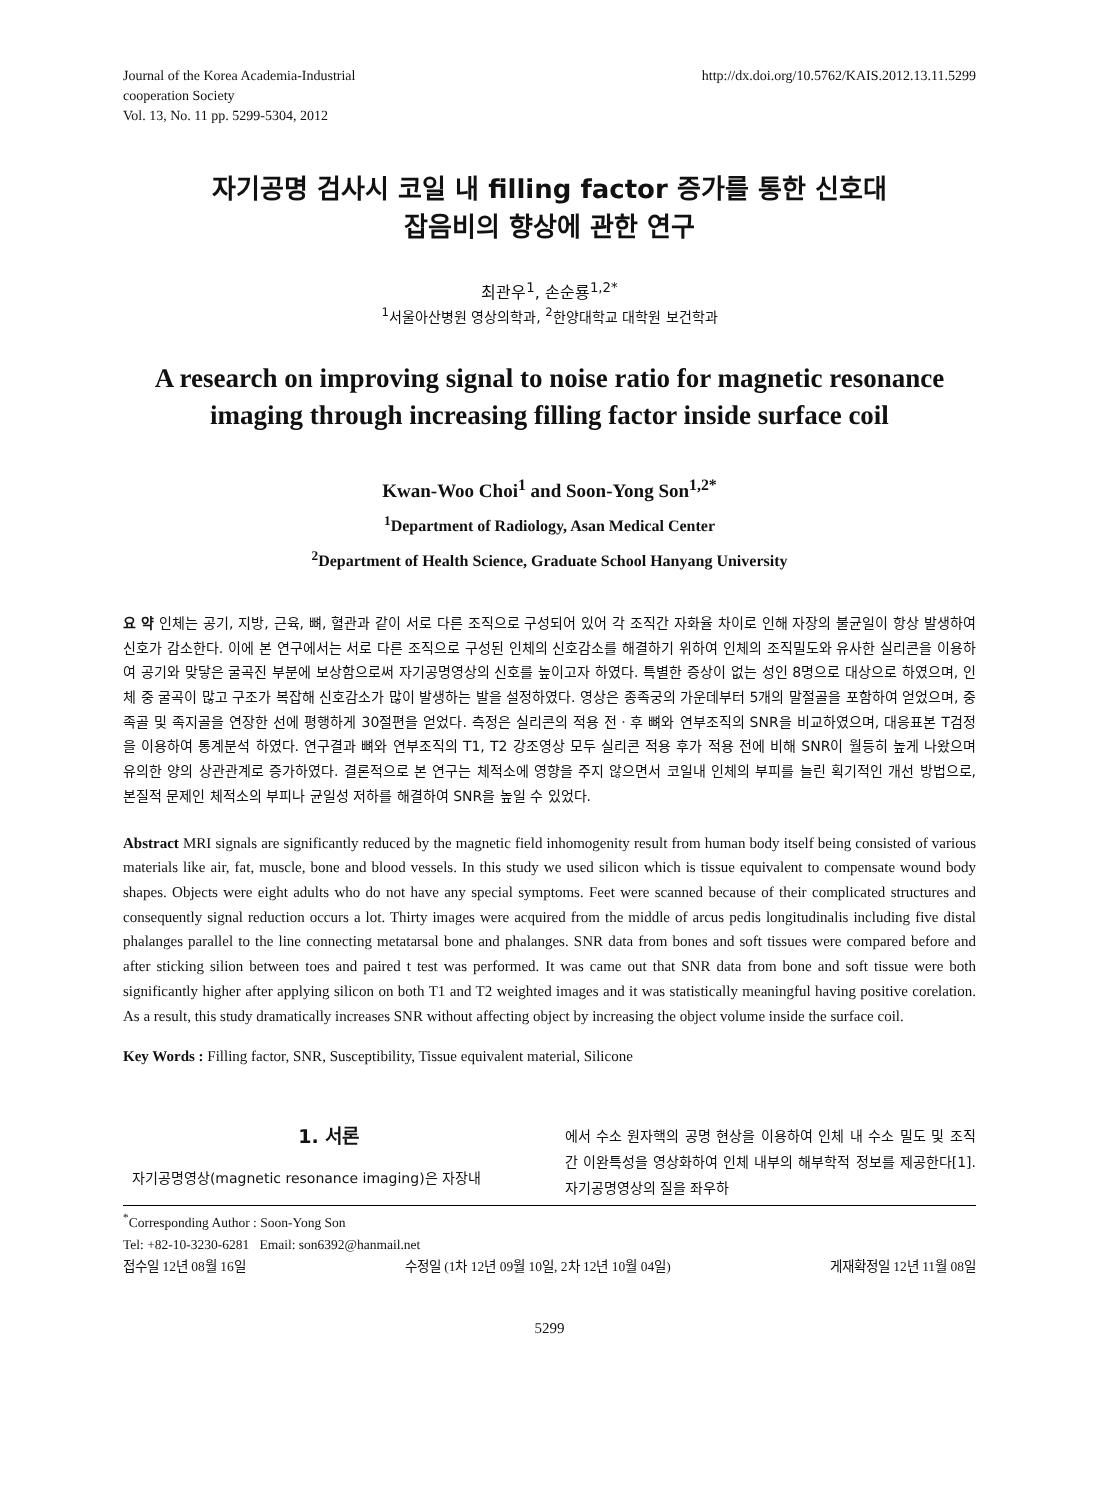Journal of the Korea Academia-Industrial
cooperation Society
Vol. 13, No. 11 pp. 5299-5304, 2012
http://dx.doi.org/10.5762/KAIS.2012.13.11.5299
자기공명 검사시 코일 내 filling factor 증가를 통한 신호대
잡음비의 향상에 관한 연구
최관우<sup>1</sup>, 손순룡<sup>1,2*</sup>
<sup>1</sup> 서울아산병원 영상의학과, <sup>2</sup>한양대학교 대학원 보건학과
A research on improving signal to noise ratio for magnetic resonance imaging through increasing filling factor inside surface coil
Kwan-Woo Choi<sup>1</sup> and Soon-Yong Son<sup>1,2*</sup>
<sup>1</sup> Department of Radiology, Asan Medical Center
<sup>2</sup> Department of Health Science, Graduate School Hanyang University
요 약 인체는 공기, 지방, 근육, 뼈, 혈관과 같이 서로 다른 조직으로 구성되어 있어 각 조직간 자화율 차이로 인해 자장의 불균일이 항상 발생하여 신호가 감소한다. 이에 본 연구에서는 서로 다른 조직으로 구성된 인체의 신호감소를 해결하기 위하여 인체의 조직밀도와 유사한 실리콘을 이용하여 공기와 맞닿은 굴곡진 부분에 보상함으로써 자기공명영상의 신호를 높이고자 하였다. 특별한 증상이 없는 성인 8명으로 대상으로 하였으며, 인체 중 굴곡이 많고 구조가 복잡해 신호감소가 많이 발생하는 발을 설정하였다. 영상은 종족궁의 가운데부터 5개의 말절골을 포함하여 얻었으며, 중족골 및 족지골을 연장한 선에 평행하게 30절편을 얻었다. 측정은 실리콘의 적용 전ㆍ후 뼈와 연부조직의 SNR을 비교하였으며, 대응표본 T검정을 이용하여 통계분석 하였다. 연구결과 뼈와 연부조직의 T1, T2 강조영상 모두 실리콘 적용 후가 적용 전에 비해 SNR이 월등히 높게 나왔으며 유의한 양의 상관관계로 증가하였다. 결론적으로 본 연구는 체적소에 영향을 주지 않으면서 코일내 인체의 부피를 늘린 획기적인 개선 방법으로, 본질적 문제인 체적소의 부피나 균일성 저하를 해결하여 SNR을 높일 수 있었다.
Abstract MRI signals are significantly reduced by the magnetic field inhomogenity result from human body itself being consisted of various materials like air, fat, muscle, bone and blood vessels. In this study we used silicon which is tissue equivalent to compensate wound body shapes. Objects were eight adults who do not have any special symptoms. Feet were scanned because of their complicated structures and consequently signal reduction occurs a lot. Thirty images were acquired from the middle of arcus pedis longitudinalis including five distal phalanges parallel to the line connecting metatarsal bone and phalanges. SNR data from bones and soft tissues were compared before and after sticking silion between toes and paired t test was performed. It was came out that SNR data from bone and soft tissue were both significantly higher after applying silicon on both T1 and T2 weighted images and it was statistically meaningful having positive corelation. As a result, this study dramatically increases SNR without affecting object by increasing the object volume inside the surface coil.
Key Words : Filling factor, SNR, Susceptibility, Tissue equivalent material, Silicone
1. 서론
자기공명영상(magnetic resonance imaging)은 자장내
에서 수소 원자핵의 공명 현상을 이용하여 인체 내 수소 밀도 및 조직간 이완특성을 영상화하여 인체 내부의 해부학적 정보를 제공한다[1]. 자기공명영상의 질을 좌우하
<sup>*</sup> Corresponding Author : Soon-Yong Son
Tel: +82-10-3230-6281 Email: son6392@hanmail.net
접수일 12년 08월 16일 수정일 (1차 12년 09월 10일, 2차 12년 10월 04일) 게재확정일 12년 11월 08일
5299